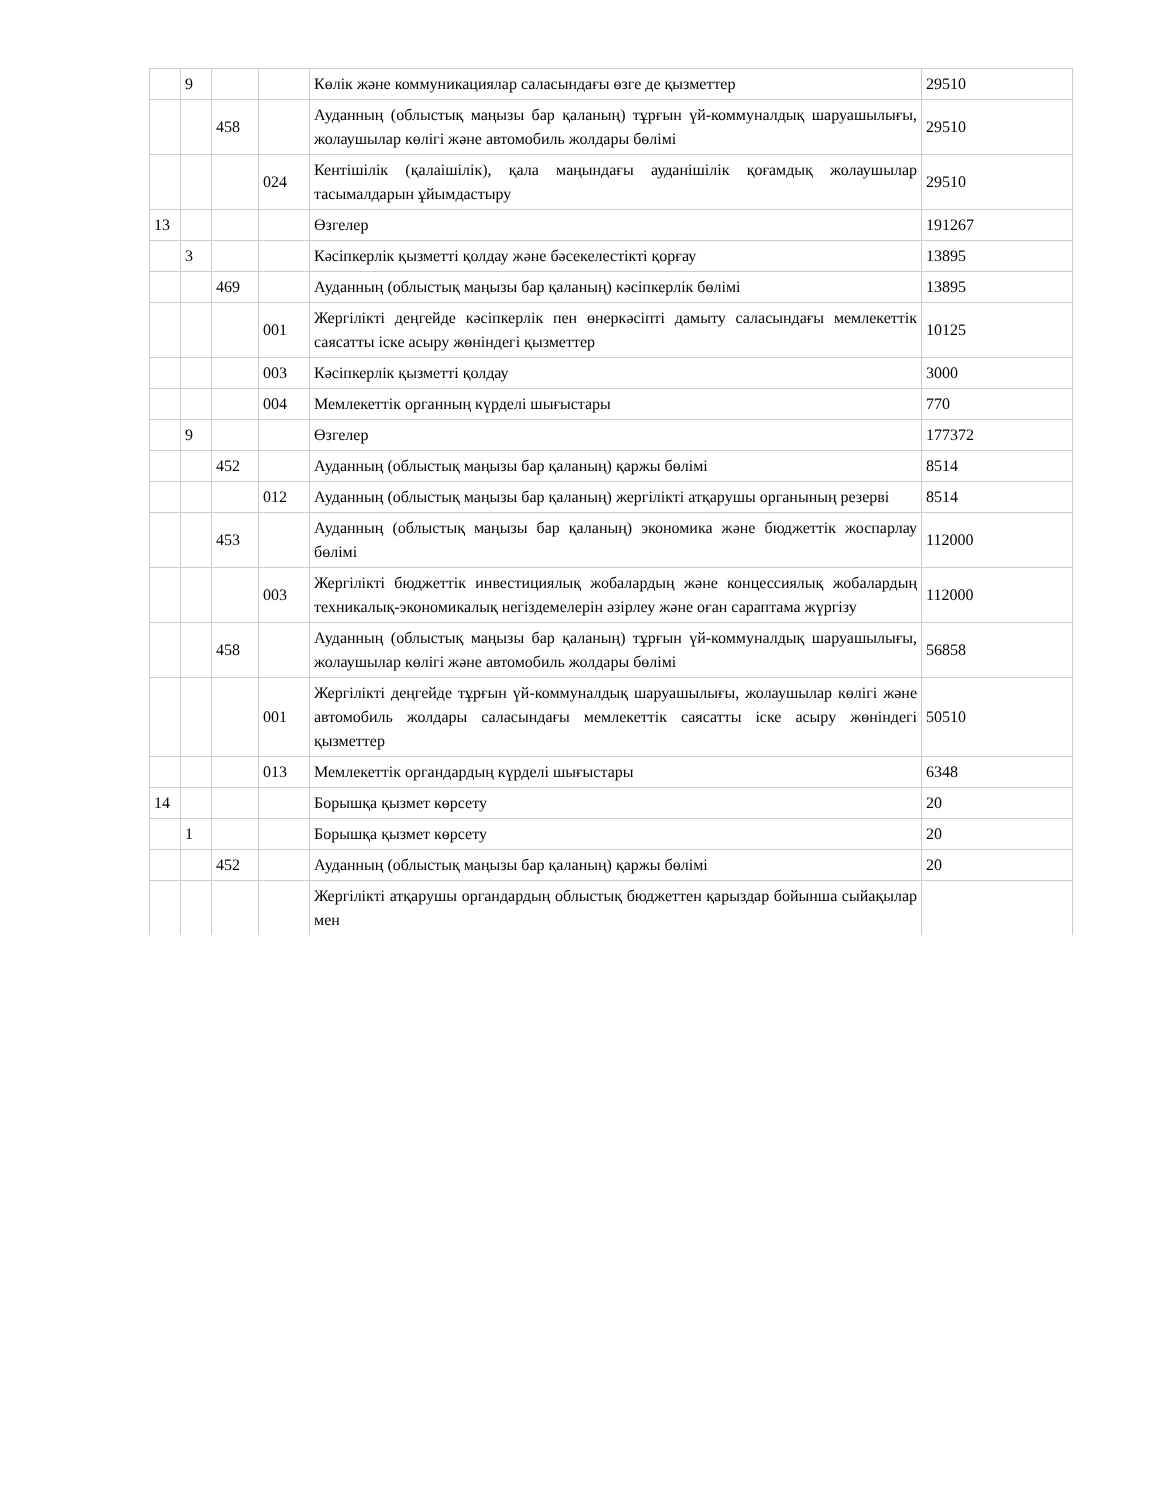| | 9 | | | Көлік және коммуникациялар саласындағы өзге де қызметтер | 29510 |
| | | 458 | | Ауданның (облыстық маңызы бар қаланың) тұрғын үй-коммуналдық шаруашылығы, жолаушылар көлігі және автомобиль жолдары бөлімі | 29510 |
| | | | 024 | Кентішілік (қалаішілік), қала маңындағы ауданішілік қоғамдық жолаушылар тасымалдарын ұйымдастыру | 29510 |
| 13 | | | | Өзгелер | 191267 |
| | 3 | | | Кәсіпкерлік қызметті қолдау және бәсекелестікті қорғау | 13895 |
| | | 469 | | Ауданның (облыстық маңызы бар қаланың) кәсіпкерлік бөлімі | 13895 |
| | | | 001 | Жергілікті деңгейде кәсіпкерлік пен өнеркәсіпті дамыту саласындағы мемлекеттік саясатты іске асыру жөніндегі қызметтер | 10125 |
| | | | 003 | Кәсіпкерлік қызметті қолдау | 3000 |
| | | | 004 | Мемлекеттік органның күрделі шығыстары | 770 |
| | 9 | | | Өзгелер | 177372 |
| | | 452 | | Ауданның (облыстық маңызы бар қаланың) қаржы бөлімі | 8514 |
| | | | 012 | Ауданның (облыстық маңызы бар қаланың) жергілікті атқарушы органының резерві | 8514 |
| | | 453 | | Ауданның (облыстық маңызы бар қаланың) экономика және бюджеттік жоспарлау бөлімі | 112000 |
| | | | 003 | Жергілікті бюджеттік инвестициялық жобалардың және концессиялық жобалардың техникалық-экономикалық негіздемелерін әзірлеу және оған сараптама жүргізу | 112000 |
| | | 458 | | Ауданның (облыстық маңызы бар қаланың) тұрғын үй-коммуналдық шаруашылығы, жолаушылар көлігі және автомобиль жолдары бөлімі | 56858 |
| | | | 001 | Жергілікті деңгейде тұрғын үй-коммуналдық шаруашылығы, жолаушылар көлігі және автомобиль жолдары саласындағы мемлекеттік саясатты іске асыру жөніндегі қызметтер | 50510 |
| | | | 013 | Мемлекеттік органдардың күрделі шығыстары | 6348 |
| 14 | | | | Борышқа қызмет көрсету | 20 |
| | 1 | | | Борышқа қызмет көрсету | 20 |
| | | 452 | | Ауданның (облыстық маңызы бар қаланың) қаржы бөлімі | 20 |
| | | | | Жергілікті атқарушы органдардың облыстық бюджеттен қарыздар бойынша сыйақылар мен | |